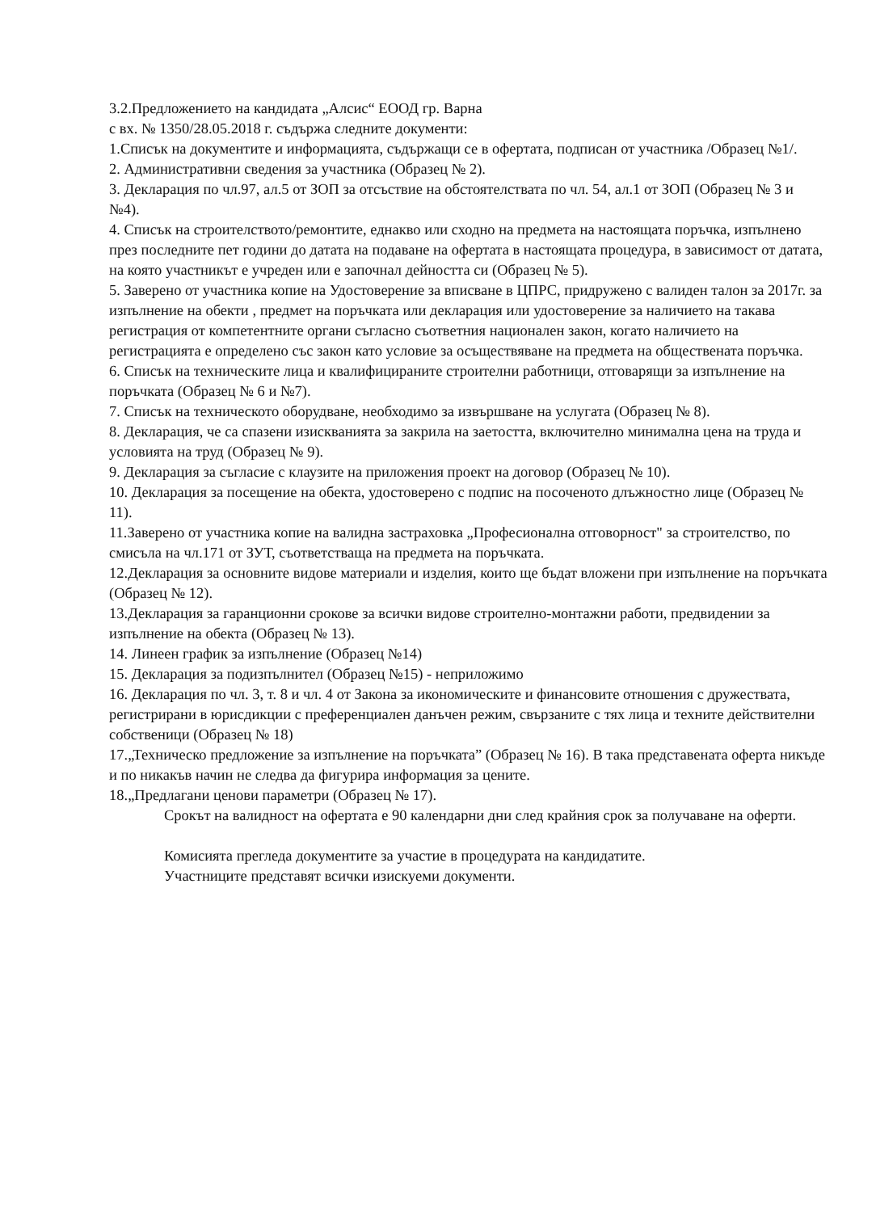3.2.Предложението на кандидата „Алсис“ ЕООД гр. Варна
с вх. № 1350/28.05.2018 г. съдържа следните документи:
1.Списък на документите и информацията, съдържащи се в офертата, подписан от участника /Образец №1/.
2. Административни сведения за участника (Образец № 2).
3. Декларация по чл.97, ал.5 от ЗОП за отсъствие на обстоятелствата по чл. 54, ал.1 от ЗОП (Образец № 3 и №4).
4. Списък на строителството/ремонтите, еднакво или сходно на предмета на настоящата поръчка, изпълнено през последните пет години до датата на подаване на офертата в настоящата процедура, в зависимост от датата, на която участникът е учреден или е започнал дейността си (Образец № 5).
5. Заверено от участника копие на Удостоверение за вписване в ЦПРС, придружено с валиден талон за 2017г. за изпълнение на обекти , предмет на поръчката или декларация или удостоверение за наличието на такава регистрация от компетентните органи съгласно съответния национален закон, когато наличието на регистрацията е определено със закон като условие за осъществяване на предмета на обществената поръчка.
6. Списък на техническите лица и квалифицираните строителни работници, отговарящи за изпълнение на поръчката (Образец № 6 и №7).
7. Списък на техническото оборудване, необходимо за извършване на услугата (Образец № 8).
8. Декларация, че са спазени изискванията за закрила на заетостта, включително минимална цена на труда и условията на труд (Образец № 9).
9. Декларация за съгласие с клаузите на приложения проект на договор (Образец № 10).
10. Декларация за посещение на обекта, удостоверено с подпис на посоченото длъжностно лице (Образец № 11).
11.Заверено от участника копие на валидна застраховка „Професионална отговорност" за строителство, по смисъла на чл.171 от ЗУТ, съответстваща на предмета на поръчката.
12.Декларация за основните видове материали и изделия, които ще бъдат вложени при изпълнение на поръчката (Образец № 12).
13.Декларация за гаранционни срокове за всички видове строително-монтажни работи, предвидении за изпълнение на обекта (Образец № 13).
14. Линеен график за изпълнение (Образец №14)
15. Декларация за подизпълнител (Образец №15) - неприложимо
16. Декларация по чл. 3, т. 8 и чл. 4 от Закона за икономическите и финансовите отношения с дружествата, регистрирани в юрисдикции с преференциален данъчен режим, свързаните с тях лица и техните действителни собственици (Образец № 18)
17.„Техническо предложение за изпълнение на поръчката” (Образец № 16). В така представената оферта никъде и по никакъв начин не следва да фигурира информация за цените.
18.„Предлагани ценови параметри (Образец № 17).
Срокът на валидност на офертата е 90 календарни дни след крайния срок за получаване на оферти.
Комисията прегледа документите за участие в процедурата на кандидатите.
Участниците представят всички изискуеми документи.